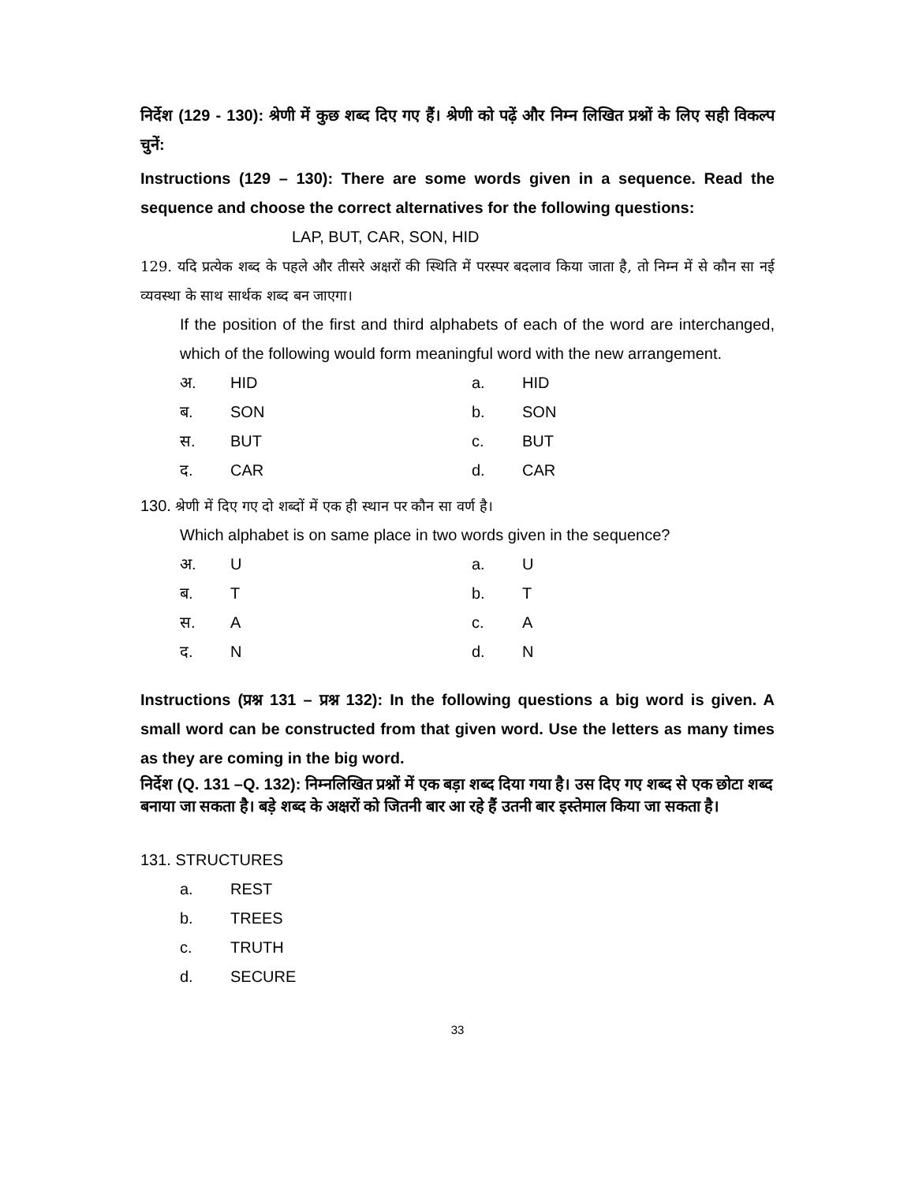निर्देश (129 - 130): श्रेणी में कुछ शब्द दिए गए हैं। श्रेणी को पढ़ें और निम्न लिखित प्रश्नों के लिए सही विकल्प चुनें:
Instructions (129 – 130): There are some words given in a sequence. Read the sequence and choose the correct alternatives for the following questions:
LAP, BUT, CAR, SON, HID
129. यदि प्रत्येक शब्द के पहले और तीसरे अक्षरों की स्थिति में परस्पर बदलाव किया जाता है, तो निम्न में से कौन सा नई व्यवस्था के साथ सार्थक शब्द बन जाएगा।
If the position of the first and third alphabets of each of the word are interchanged, which of the following would form meaningful word with the new arrangement.
अ. HID a. HID
ब. SON b. SON
स. BUT c. BUT
द. CAR d. CAR
130. श्रेणी में दिए गए दो शब्दों में एक ही स्थान पर कौन सा वर्ण है।
Which alphabet is on same place in two words given in the sequence?
अ. U a. U
ब. T b. T
स. A c. A
द. N d. N
Instructions (प्रश्न 131 – प्रश्न 132): In the following questions a big word is given. A small word can be constructed from that given word. Use the letters as many times as they are coming in the big word.
निर्देश (Q. 131 –Q. 132): निम्नलिखित प्रश्नों में एक बड़ा शब्द दिया गया है। उस दिए गए शब्द से एक छोटा शब्द बनाया जा सकता है। बड़े शब्द के अक्षरों को जितनी बार आ रहे हैं उतनी बार इस्तेमाल किया जा सकता है।
131. STRUCTURES
a. REST
b. TREES
c. TRUTH
d. SECURE
33